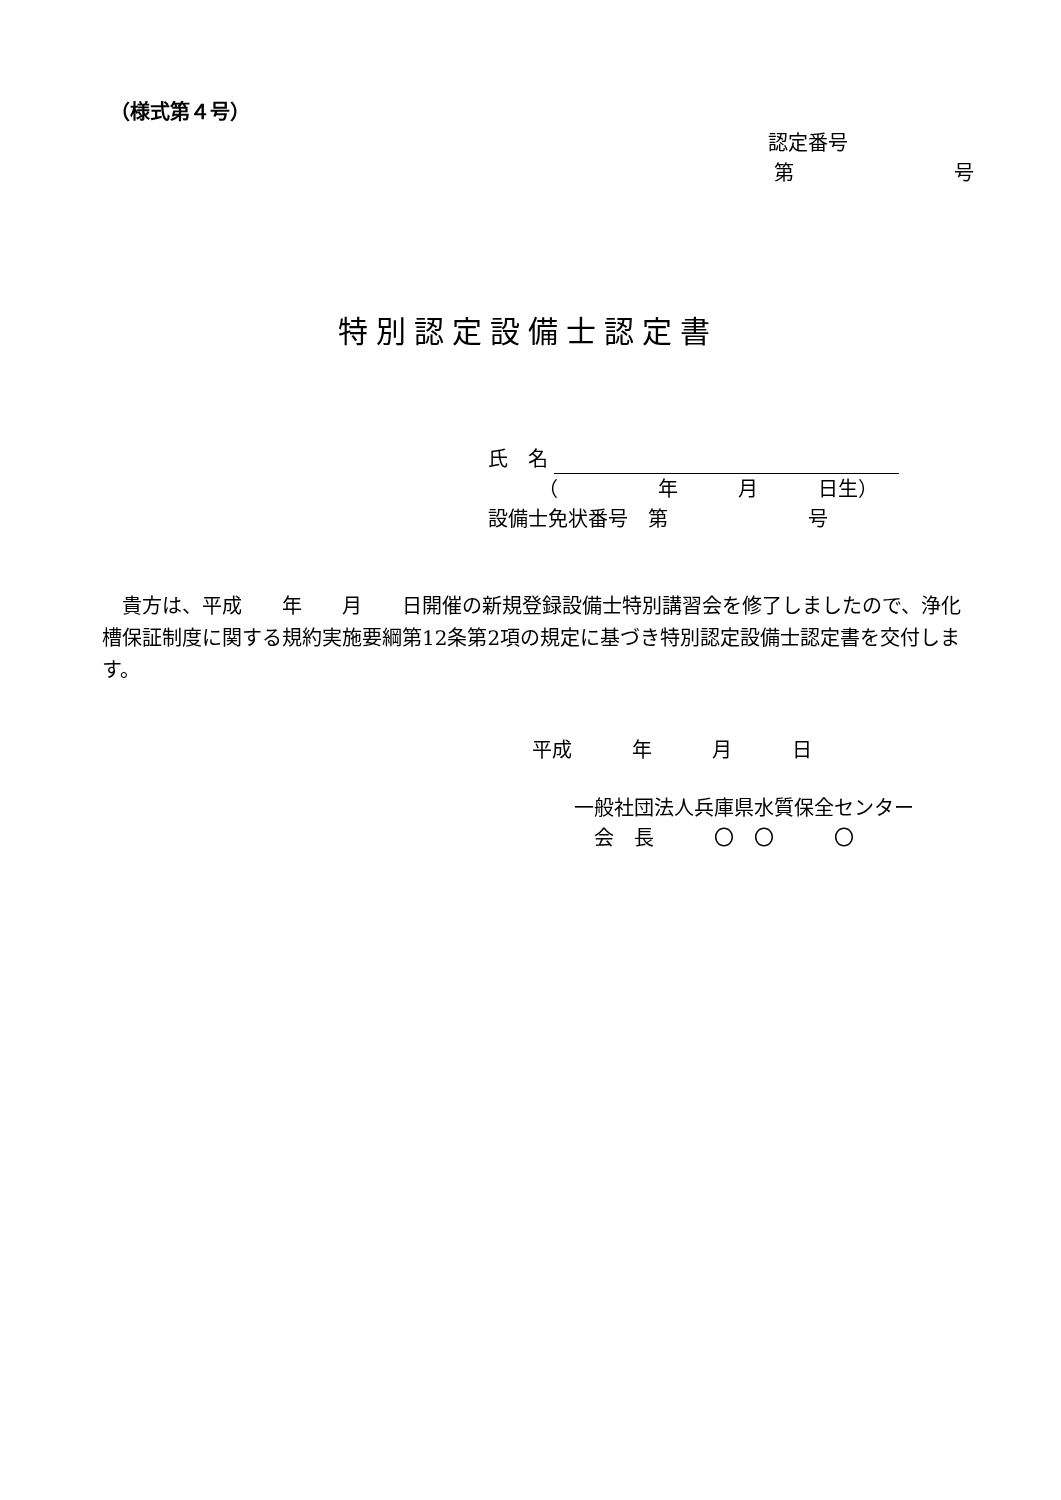（様式第４号）
認定番号 第　　　　　　　　号
特別認定設備士認定書
氏　名 　　　（　　　　　年　　　月　　　日生） 設備士免状番号　第　　　　　　　号
　貴方は、平成　　年　　月　　日開催の新規登録設備士特別講習会を修了しましたので、浄化槽保証制度に関する規約実施要綱第12条第2項の規定に基づき特別認定設備士認定書を交付します。
平成　　　年　　　月　　　日
一般社団法人兵庫県水質保全センター 　会　長　　　〇　〇　　　〇